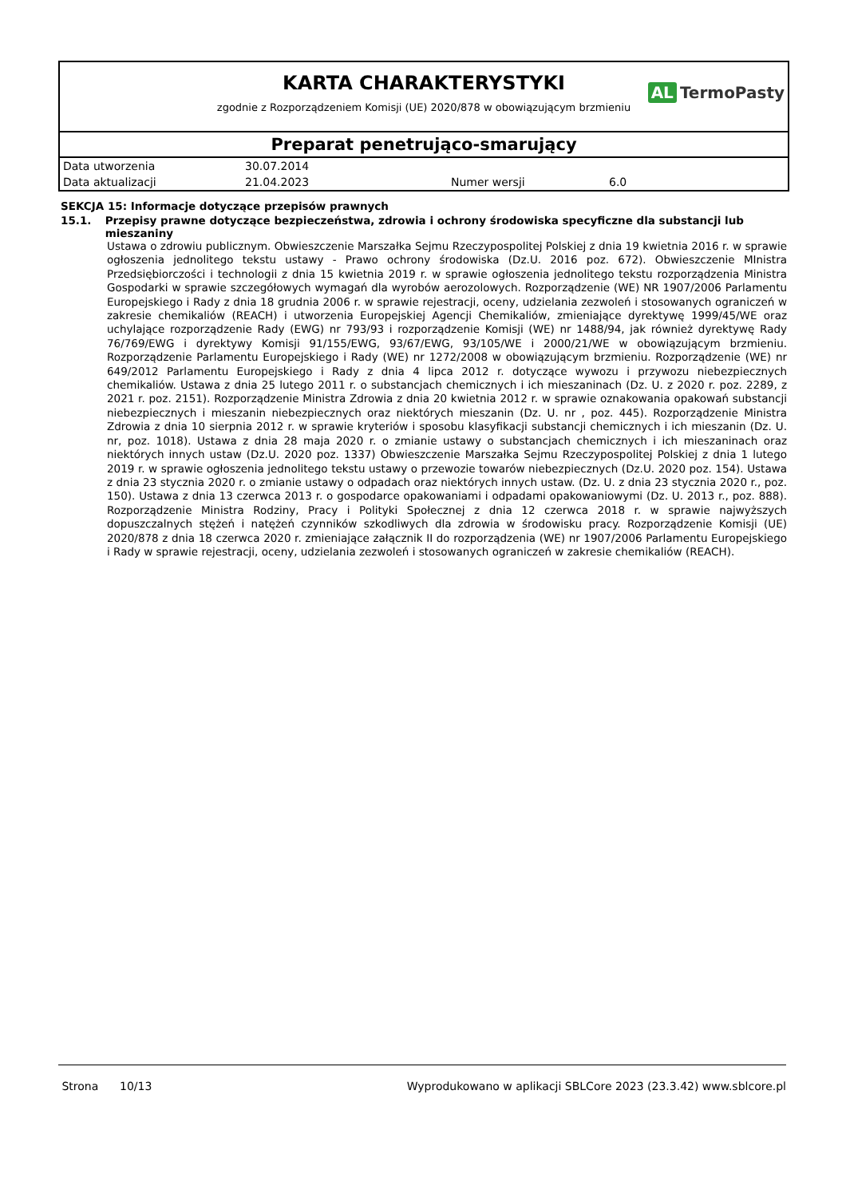KARTA CHARAKTERYSTYKI
zgodnie z Rozporządzeniem Komisji (UE) 2020/878 w obowiązującym brzmieniu
AL TermoPasty
Preparat penetrująco-smarujący
| Data utworzenia | 30.07.2014 | | |
| Data aktualizacji | 21.04.2023 | Numer wersji | 6.0 |
SEKCJA 15: Informacje dotyczące przepisów prawnych
15.1. Przepisy prawne dotyczące bezpieczeństwa, zdrowia i ochrony środowiska specyficzne dla substancji lub mieszaniny
Ustawa o zdrowiu publicznym. Obwieszczenie Marszałka Sejmu Rzeczypospolitej Polskiej z dnia 19 kwietnia 2016 r. w sprawie ogłoszenia jednolitego tekstu ustawy - Prawo ochrony środowiska (Dz.U. 2016 poz. 672). Obwieszczenie MInistra Przedsiębiorczości i technologii z dnia 15 kwietnia 2019 r. w sprawie ogłoszenia jednolitego tekstu rozporządzenia Ministra Gospodarki w sprawie szczegółowych wymagań dla wyrobów aerozolowych. Rozporządzenie (WE) NR 1907/2006 Parlamentu Europejskiego i Rady z dnia 18 grudnia 2006 r. w sprawie rejestracji, oceny, udzielania zezwoleń i stosowanych ograniczeń w zakresie chemikaliów (REACH) i utworzenia Europejskiej Agencji Chemikaliów, zmieniające dyrektywę 1999/45/WE oraz uchylające rozporządzenie Rady (EWG) nr 793/93 i rozporządzenie Komisji (WE) nr 1488/94, jak również dyrektywę Rady 76/769/EWG i dyrektywy Komisji 91/155/EWG, 93/67/EWG, 93/105/WE i 2000/21/WE w obowiązującym brzmieniu. Rozporządzenie Parlamentu Europejskiego i Rady (WE) nr 1272/2008 w obowiązującym brzmieniu. Rozporządzenie (WE) nr 649/2012 Parlamentu Europejskiego i Rady z dnia 4 lipca 2012 r. dotyczące wywozu i przywozu niebezpiecznych chemikaliów. Ustawa z dnia 25 lutego 2011 r. o substancjach chemicznych i ich mieszaninach (Dz. U. z 2020 r. poz. 2289, z 2021 r. poz. 2151). Rozporządzenie Ministra Zdrowia z dnia 20 kwietnia 2012 r. w sprawie oznakowania opakowań substancji niebezpiecznych i mieszanin niebezpiecznych oraz niektórych mieszanin (Dz. U. nr , poz. 445). Rozporządzenie Ministra Zdrowia z dnia 10 sierpnia 2012 r. w sprawie kryteriów i sposobu klasyfikacji substancji chemicznych i ich mieszanin (Dz. U. nr, poz. 1018). Ustawa z dnia 28 maja 2020 r. o zmianie ustawy o substancjach chemicznych i ich mieszaninach oraz niektórych innych ustaw (Dz.U. 2020 poz. 1337) Obwieszczenie Marszałka Sejmu Rzeczypospolitej Polskiej z dnia 1 lutego 2019 r. w sprawie ogłoszenia jednolitego tekstu ustawy o przewozie towarów niebezpiecznych (Dz.U. 2020 poz. 154). Ustawa z dnia 23 stycznia 2020 r. o zmianie ustawy o odpadach oraz niektórych innych ustaw. (Dz. U. z dnia 23 stycznia 2020 r., poz. 150). Ustawa z dnia 13 czerwca 2013 r. o gospodarce opakowaniami i odpadami opakowaniowymi (Dz. U. 2013 r., poz. 888). Rozporządzenie Ministra Rodziny, Pracy i Polityki Społecznej z dnia 12 czerwca 2018 r. w sprawie najwyższych dopuszczalnych stężeń i natężeń czynników szkodliwych dla zdrowia w środowisku pracy. Rozporządzenie Komisji (UE) 2020/878 z dnia 18 czerwca 2020 r. zmieniające załącznik II do rozporządzenia (WE) nr 1907/2006 Parlamentu Europejskiego i Rady w sprawie rejestracji, oceny, udzielania zezwoleń i stosowanych ograniczeń w zakresie chemikaliów (REACH).
Strona 10/13 Wyprodukowano w aplikacji SBLCore 2023 (23.3.42) www.sblcore.pl